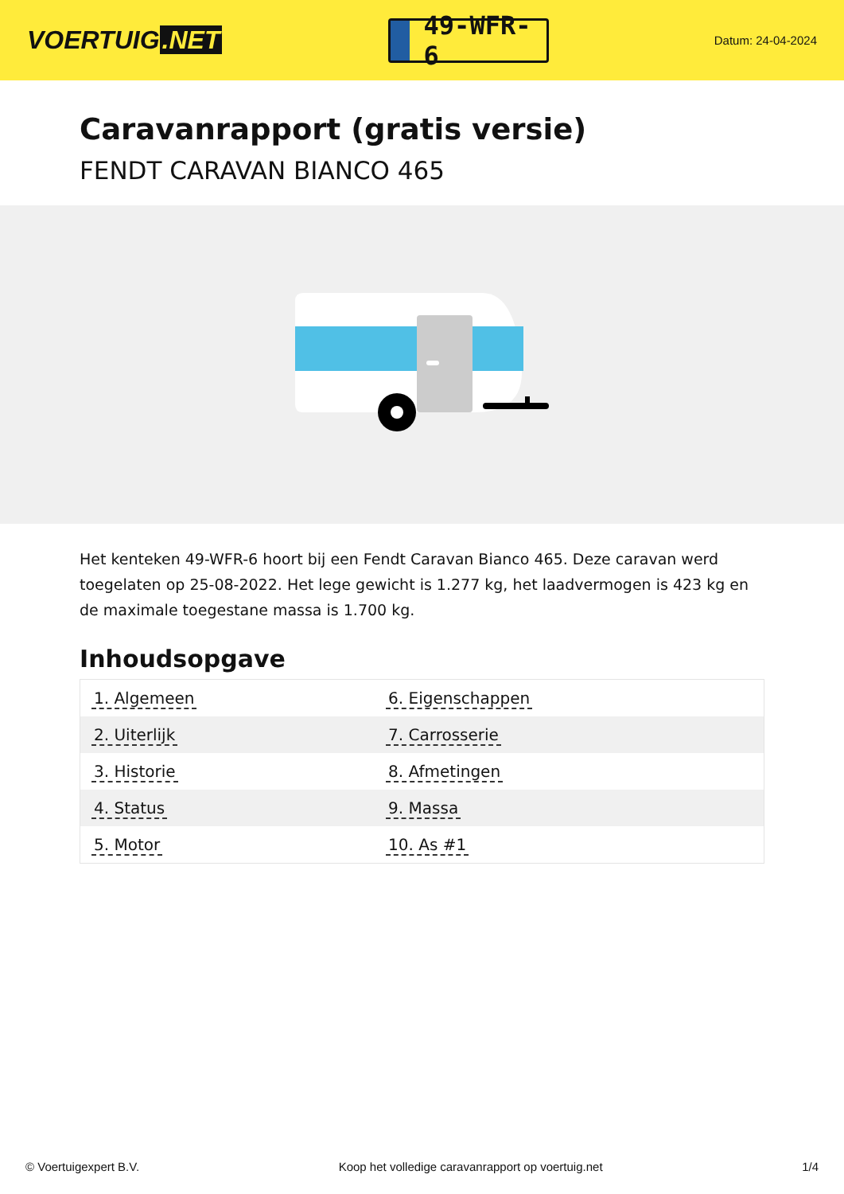VOERTUIG.NET
49-WFR-6
Datum: 24-04-2024
Caravanrapport (gratis versie)
FENDT CARAVAN BIANCO 465
Het kenteken 49-WFR-6 hoort bij een Fendt Caravan Bianco 465. Deze caravan werd toegelaten op 25-08-2022. Het lege gewicht is 1.277 kg, het laadvermogen is 423 kg en de maximale toegestane massa is 1.700 kg.
Inhoudsopgave
| 1. Algemeen | 6. Eigenschappen |
| 2. Uiterlijk | 7. Carrosserie |
| 3. Historie | 8. Afmetingen |
| 4. Status | 9. Massa |
| 5. Motor | 10. As #1 |
© Voertuigexpert B.V. Koop het volledige caravanrapport op voertuig.net 1/4